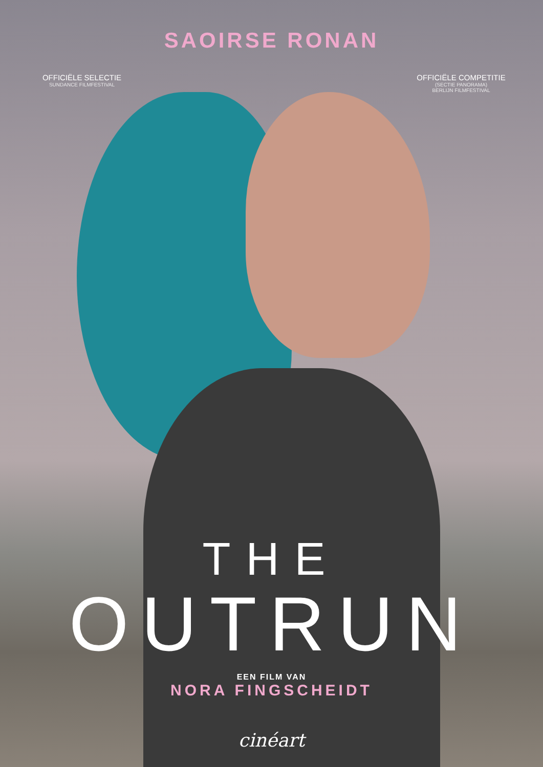SAOIRSE RONAN
OFFICIËLE SELECTIE
SUNDANCE FILMFESTIVAL
OFFICIËLE COMPETITIE
(SECTIE PANORAMA)
BERLIJN FILMFESTIVAL
THE
OUTRUN
EEN FILM VAN
NORA FINGSCHEIDT
cinéart